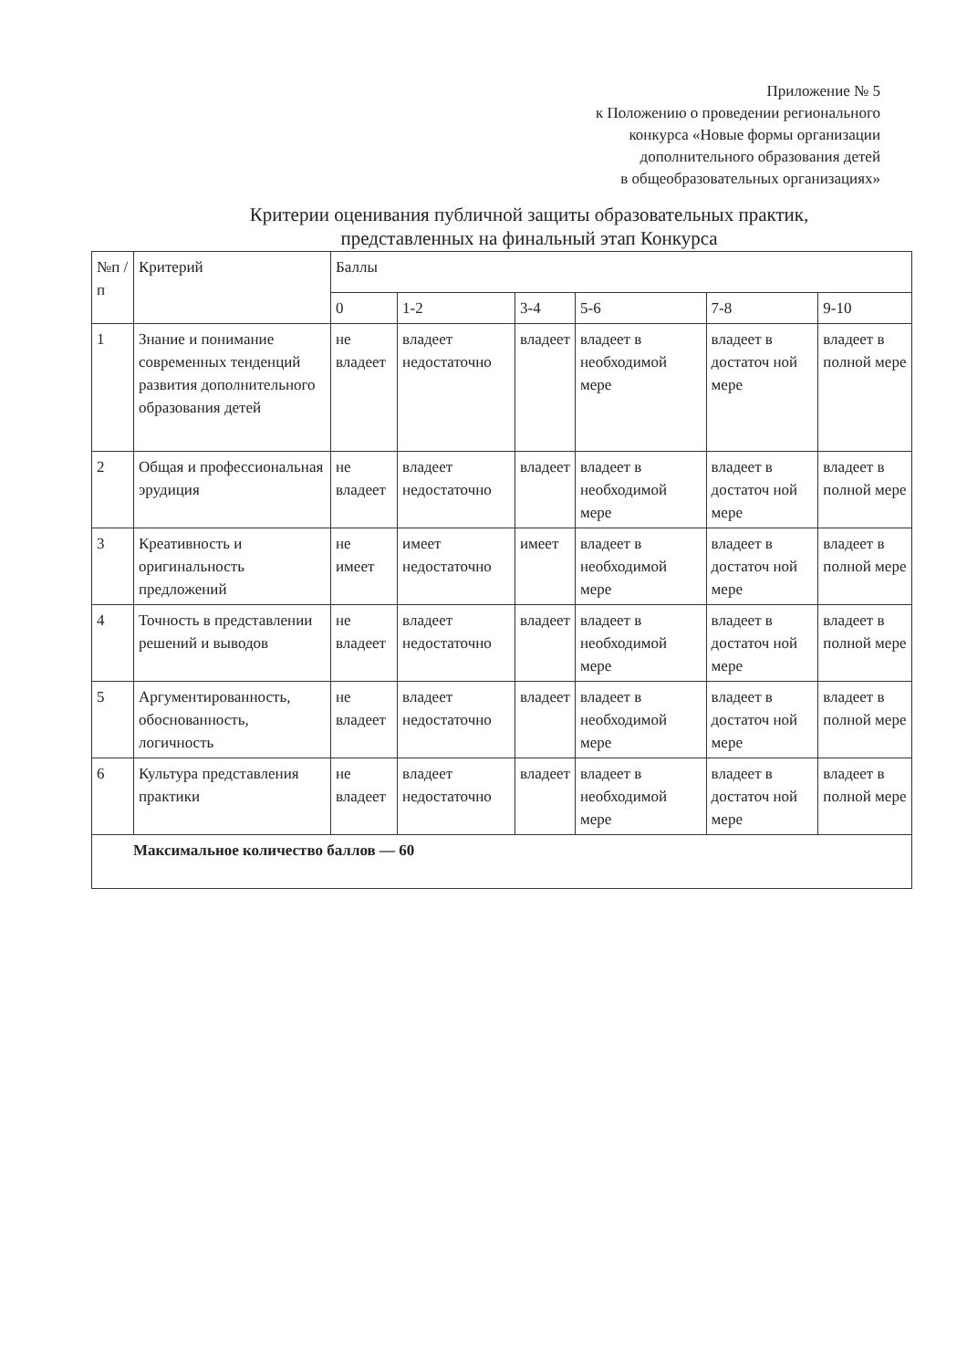Приложение № 5
к Положению о проведении регионального
конкурса «Новые формы организации
дополнительного образования детей
в общеобразовательных организациях»
Критерии оценивания публичной защиты образовательных практик,
представленных на финальный этап Конкурса
| №п /п | Критерий | Баллы | | | | | |
| --- | --- | --- | --- | --- | --- | --- | --- |
| | | 0 | 1-2 | 3-4 | 5-6 | 7-8 | 9-10 |
| 1 | Знание и понимание современных тенденций развития дополнительного образования детей | не владеет | владеет недостаточно | владеет | владеет в необходимой мере | владеет в достаточ ной мере | владеет в полной мере |
| 2 | Общая и профессиональная эрудиция | не владеет | владеет недостаточно | владеет | владеет в необходимой мере | владеет в достаточ ной мере | владеет в полной мере |
| 3 | Креативность и оригинальность предложений | не имеет | имеет недостаточно | имеет | владеет в необходимой мере | владеет в достаточ ной мере | владеет в полной мере |
| 4 | Точность в представлении решений и выводов | не владеет | владеет недостаточно | владеет | владеет в необходимой мере | владеет в достаточ ной мере | владеет в полной мере |
| 5 | Аргументированность, обоснованность, логичность | не владеет | владеет недостаточно | владеет | владеет в необходимой мере | владеет в достаточ ной мере | владеет в полной мере |
| 6 | Культура представления практики | не владеет | владеет недостаточно | владеет | владеет в необходимой мере | владеет в достаточ ной мере | владеет в полной мере |
| Максимальное количество баллов — 60 | | | | | | | |